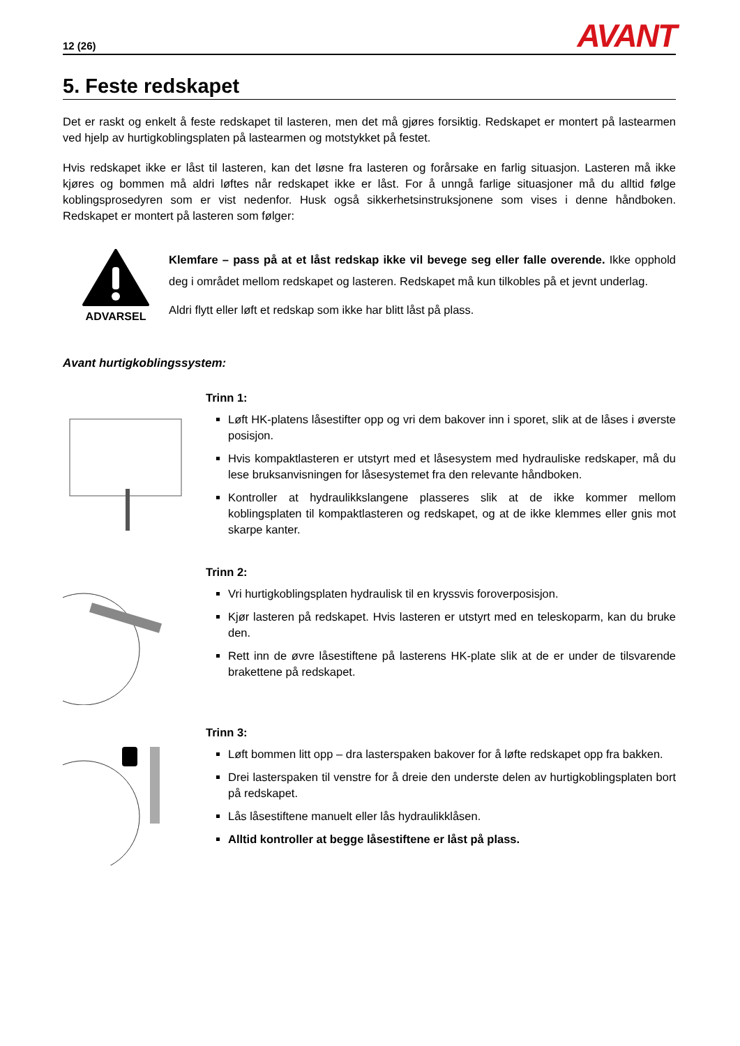12 (26) AVANT
5. Feste redskapet
Det er raskt og enkelt å feste redskapet til lasteren, men det må gjøres forsiktig. Redskapet er montert på lastearmen ved hjelp av hurtigkoblingsplaten på lastearmen og motstykket på festet.
Hvis redskapet ikke er låst til lasteren, kan det løsne fra lasteren og forårsake en farlig situasjon. Lasteren må ikke kjøres og bommen må aldri løftes når redskapet ikke er låst. For å unngå farlige situasjoner må du alltid følge koblingsprosedyren som er vist nedenfor. Husk også sikkerhetsinstruksjonene som vises i denne håndboken. Redskapet er montert på lasteren som følger:
ADVARSEL
Klemfare – pass på at et låst redskap ikke vil bevege seg eller falle overende. Ikke opphold deg i området mellom redskapet og lasteren. Redskapet må kun tilkobles på et jevnt underlag.
Aldri flytt eller løft et redskap som ikke har blitt låst på plass.
Avant hurtigkoblingssystem:
Trinn 1:
Løft HK-platens låsestifter opp og vri dem bakover inn i sporet, slik at de låses i øverste posisjon.
Hvis kompaktlasteren er utstyrt med et låsesystem med hydrauliske redskaper, må du lese bruksanvisningen for låsesystemet fra den relevante håndboken.
Kontroller at hydraulikkslangene plasseres slik at de ikke kommer mellom koblingsplaten til kompaktlasteren og redskapet, og at de ikke klemmes eller gnis mot skarpe kanter.
Trinn 2:
Vri hurtigkoblingsplaten hydraulisk til en kryssvis foroverposisjon.
Kjør lasteren på redskapet. Hvis lasteren er utstyrt med en teleskoparm, kan du bruke den.
Rett inn de øvre låsestiftene på lasterens HK-plate slik at de er under de tilsvarende brakettene på redskapet.
Trinn 3:
Løft bommen litt opp – dra lasterspaken bakover for å løfte redskapet opp fra bakken.
Drei lasterspaken til venstre for å dreie den underste delen av hurtigkoblingsplaten bort på redskapet.
Lås låsestiftene manuelt eller lås hydraulikklåsen.
Alltid kontroller at begge låsestiftene er låst på plass.